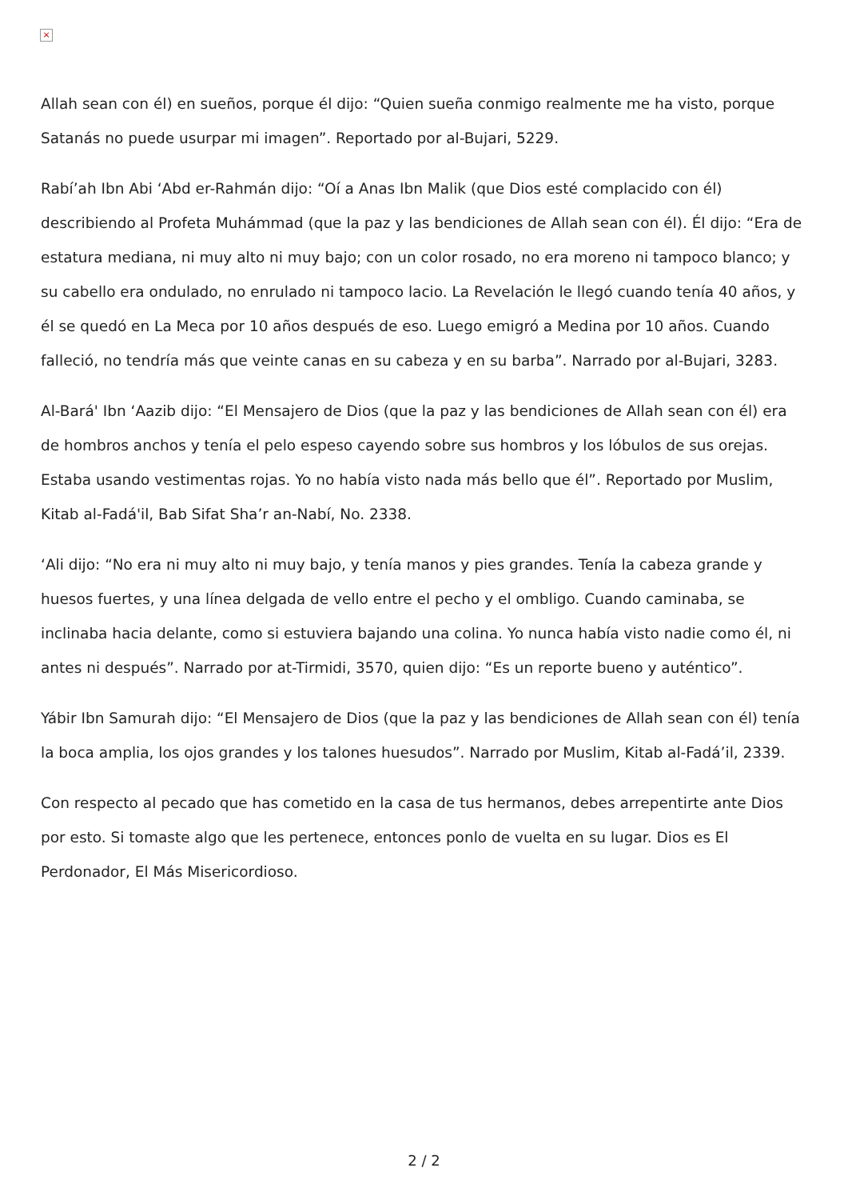×
Allah sean con él) en sueños, porque él dijo: “Quien sueña conmigo realmente me ha visto, porque Satanás no puede usurpar mi imagen”. Reportado por al-Bujari, 5229.
Rabí’ah Ibn Abi ‘Abd er-Rahmán dijo: “Oí a Anas Ibn Malik (que Dios esté complacido con él) describiendo al Profeta Muhámmad (que la paz y las bendiciones de Allah sean con él). Él dijo: “Era de estatura mediana, ni muy alto ni muy bajo; con un color rosado, no era moreno ni tampoco blanco; y su cabello era ondulado, no enrulado ni tampoco lacio. La Revelación le llegó cuando tenía 40 años, y él se quedó en La Meca por 10 años después de eso. Luego emigró a Medina por 10 años. Cuando falleció, no tendría más que veinte canas en su cabeza y en su barba”. Narrado por al-Bujari, 3283.
Al-Bará' Ibn ‘Aazib dijo: “El Mensajero de Dios (que la paz y las bendiciones de Allah sean con él) era de hombros anchos y tenía el pelo espeso cayendo sobre sus hombros y los lóbulos de sus orejas. Estaba usando vestimentas rojas. Yo no había visto nada más bello que él”. Reportado por Muslim, Kitab al-Fadá'il, Bab Sifat Sha’r an-Nabí, No. 2338.
‘Ali dijo: “No era ni muy alto ni muy bajo, y tenía manos y pies grandes. Tenía la cabeza grande y huesos fuertes, y una línea delgada de vello entre el pecho y el ombligo. Cuando caminaba, se inclinaba hacia delante, como si estuviera bajando una colina. Yo nunca había visto nadie como él, ni antes ni después”. Narrado por at-Tirmidi, 3570, quien dijo: “Es un reporte bueno y auténtico”.
Yábir Ibn Samurah dijo: “El Mensajero de Dios (que la paz y las bendiciones de Allah sean con él) tenía la boca amplia, los ojos grandes y los talones huesudos”. Narrado por Muslim, Kitab al-Fadá’il, 2339.
Con respecto al pecado que has cometido en la casa de tus hermanos, debes arrepentirte ante Dios por esto. Si tomaste algo que les pertenece, entonces ponlo de vuelta en su lugar. Dios es El Perdonador, El Más Misericordioso.
2 / 2